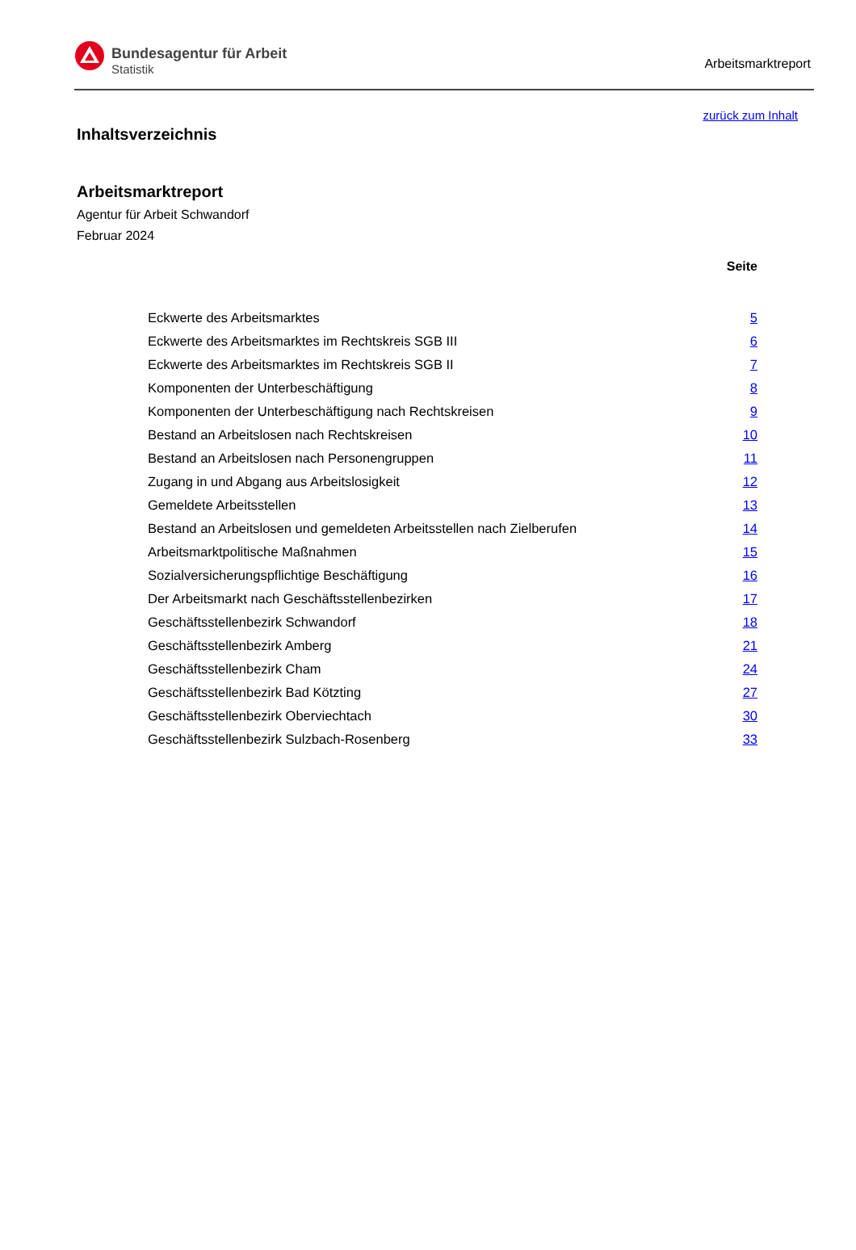Bundesagentur für Arbeit
Statistik
Arbeitsmarktreport
zurück zum Inhalt
Inhaltsverzeichnis
Arbeitsmarktreport
Agentur für Arbeit Schwandorf
Februar 2024
Seite
| Eckwerte des Arbeitsmarktes | 5 |
| Eckwerte des Arbeitsmarktes im Rechtskreis SGB III | 6 |
| Eckwerte des Arbeitsmarktes im Rechtskreis SGB II | 7 |
| Komponenten der Unterbeschäftigung | 8 |
| Komponenten der Unterbeschäftigung nach Rechtskreisen | 9 |
| Bestand an Arbeitslosen nach Rechtskreisen | 10 |
| Bestand an Arbeitslosen nach Personengruppen | 11 |
| Zugang in und Abgang aus Arbeitslosigkeit | 12 |
| Gemeldete Arbeitsstellen | 13 |
| Bestand an Arbeitslosen und gemeldeten Arbeitsstellen nach Zielberufen | 14 |
| Arbeitsmarktpolitische Maßnahmen | 15 |
| Sozialversicherungspflichtige Beschäftigung | 16 |
| Der Arbeitsmarkt nach Geschäftsstellenbezirken | 17 |
| Geschäftsstellenbezirk Schwandorf | 18 |
| Geschäftsstellenbezirk Amberg | 21 |
| Geschäftsstellenbezirk Cham | 24 |
| Geschäftsstellenbezirk Bad Kötzting | 27 |
| Geschäftsstellenbezirk Oberviechtach | 30 |
| Geschäftsstellenbezirk Sulzbach-Rosenberg | 33 |